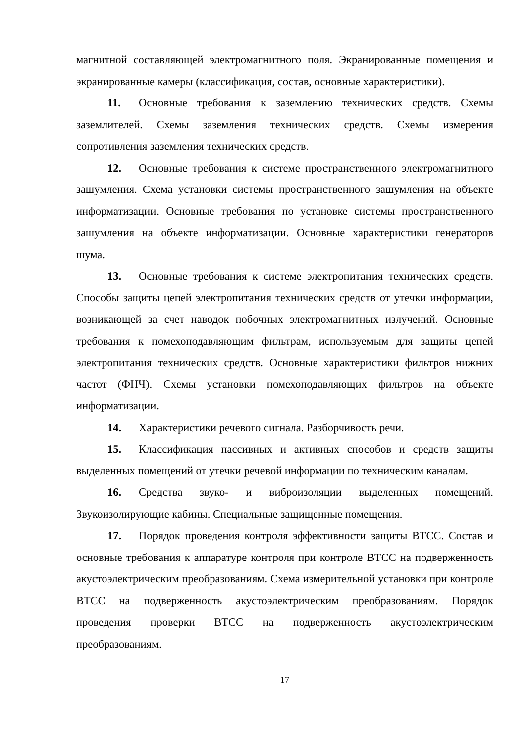магнитной составляющей электромагнитного поля. Экранированные помещения и экранированные камеры (классификация, состав, основные характеристики).
11. Основные требования к заземлению технических средств. Схемы заземлителей. Схемы заземления технических средств. Схемы измерения сопротивления заземления технических средств.
12. Основные требования к системе пространственного электромагнитного зашумления. Схема установки системы пространственного зашумления на объекте информатизации. Основные требования по установке системы пространственного зашумления на объекте информатизации. Основные характеристики генераторов шума.
13. Основные требования к системе электропитания технических средств. Способы защиты цепей электропитания технических средств от утечки информации, возникающей за счет наводок побочных электромагнитных излучений. Основные требования к помехоподавляющим фильтрам, используемым для защиты цепей электропитания технических средств. Основные характеристики фильтров нижних частот (ФНЧ). Схемы установки помехоподавляющих фильтров на объекте информатизации.
14. Характеристики речевого сигнала. Разборчивость речи.
15. Классификация пассивных и активных способов и средств защиты выделенных помещений от утечки речевой информации по техническим каналам.
16. Средства звуко- и виброизоляции выделенных помещений. Звукоизолирующие кабины. Специальные защищенные помещения.
17. Порядок проведения контроля эффективности защиты ВТСС. Состав и основные требования к аппаратуре контроля при контроле ВТСС на подверженность акустоэлектрическим преобразованиям. Схема измерительной установки при контроле ВТСС на подверженность акустоэлектрическим преобразованиям. Порядок проведения проверки ВТСС на подверженность акустоэлектрическим преобразованиям.
17